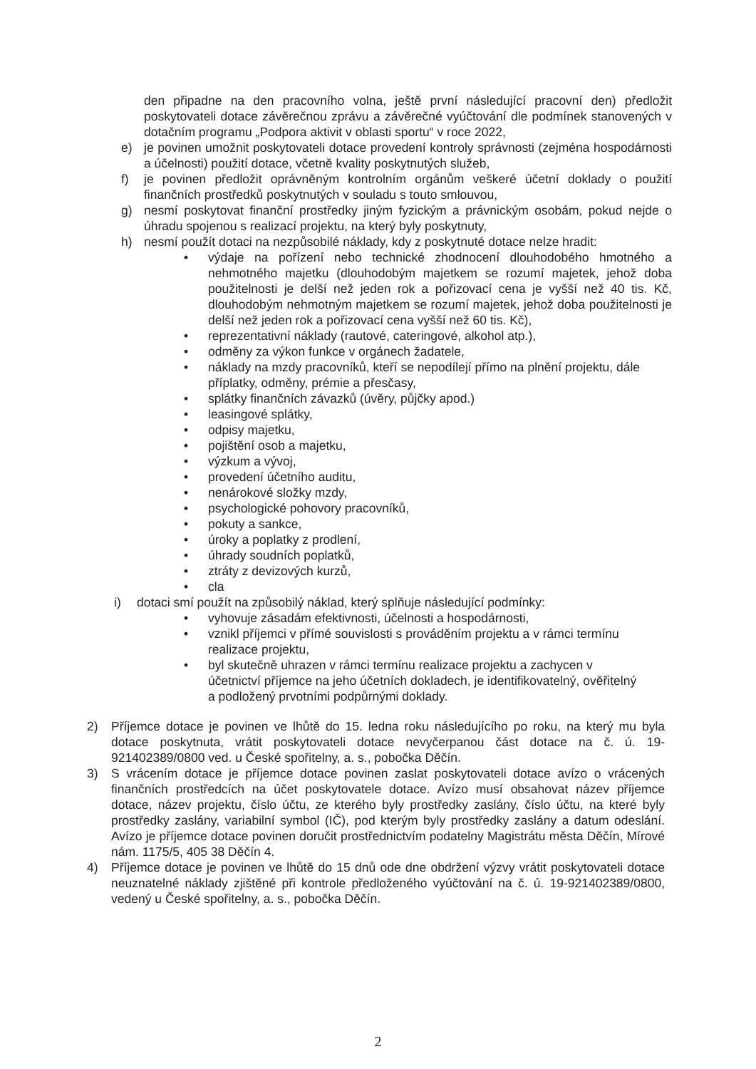den připadne na den pracovního volna, ještě první následující pracovní den) předložit poskytovateli dotace závěrečnou zprávu a závěrečné vyúčtování dle podmínek stanovených v dotačním programu „Podpora aktivit v oblasti sportu“ v roce 2022,
e) je povinen umožnit poskytovateli dotace provedení kontroly správnosti (zejména hospodárnosti a účelnosti) použití dotace, včetně kvality poskytnutých služeb,
f) je povinen předložit oprávněným kontrolním orgánům veškeré účetní doklady o použití finančních prostředků poskytnutých v souladu s touto smlouvou,
g) nesmí poskytovat finanční prostředky jiným fyzickým a právnickým osobám, pokud nejde o úhradu spojenou s realizací projektu, na který byly poskytnuty,
h) nesmí použít dotaci na nezpůsobilé náklady, kdy z poskytnuté dotace nelze hradit:
• výdaje na pořízení nebo technické zhodnocení dlouhodobého hmotného a nehmotného majetku (dlouhodobým majetkem se rozumí majetek, jehož doba použitelnosti je delší než jeden rok a pořizovací cena je vyšší než 40 tis. Kč, dlouhodobým nehmotným majetkem se rozumí majetek, jehož doba použitelnosti je delší než jeden rok a pořizovací cena vyšší než 60 tis. Kč),
• reprezentativní náklady (rautové, cateringové, alkohol atp.),
• odměny za výkon funkce v orgánech žadatele,
• náklady na mzdy pracovníků, kteří se nepodílejí přímo na plnění projektu, dále příplatky, odměny, prémie a přesčasy,
• splátky finančních závazků (úvěry, půjčky apod.)
• leasingové splátky,
• odpisy majetku,
• pojištění osob a majetku,
• výzkum a vývoj,
• provedení účetního auditu,
• nenárokové složky mzdy,
• psychologické pohovory pracovníků,
• pokuty a sankce,
• úroky a poplatky z prodlení,
• úhrady soudních poplatků,
• ztráty z devizových kurzů,
• cla
i) dotaci smí použít na způsobilý náklad, který splňuje následující podmínky:
• vyhovuje zásadám efektivnosti, účelnosti a hospodárnosti,
• vznikl příjemci v přímé souvislosti s prováděním projektu a v rámci termínu realizace projektu,
• byl skutečně uhrazen v rámci termínu realizace projektu a zachycen v účetnictví příjemce na jeho účetních dokladech, je identifikovatelný, ověřitelný a podložený prvotními podpůrnými doklady.
2) Příjemce dotace je povinen ve lhůtě do 15. ledna roku následujícího po roku, na který mu byla dotace poskytnuta, vrátit poskytovateli dotace nevyčerpanou část dotace na č. ú. 19-921402389/0800 ved. u České spořitelny, a. s., pobočka Děčín.
3) S vrácením dotace je příjemce dotace povinen zaslat poskytovateli dotace avízo o vrácených finančních prostředcích na účet poskytovatele dotace. Avízo musí obsahovat název příjemce dotace, název projektu, číslo účtu, ze kterého byly prostředky zaslány, číslo účtu, na které byly prostředky zaslány, variabilní symbol (IČ), pod kterým byly prostředky zaslány a datum odeslání. Avízo je příjemce dotace povinen doručit prostřednictvím podatelny Magistrátu města Děčín, Mírové nám. 1175/5, 405 38 Děčín 4.
4) Příjemce dotace je povinen ve lhůtě do 15 dnů ode dne obdržení výzvy vrátit poskytovateli dotace neuznatelné náklady zjištěné při kontrole předloženého vyúčtování na č. ú. 19-921402389/0800, vedený u České spořitelny, a. s., pobočka Děčín.
2